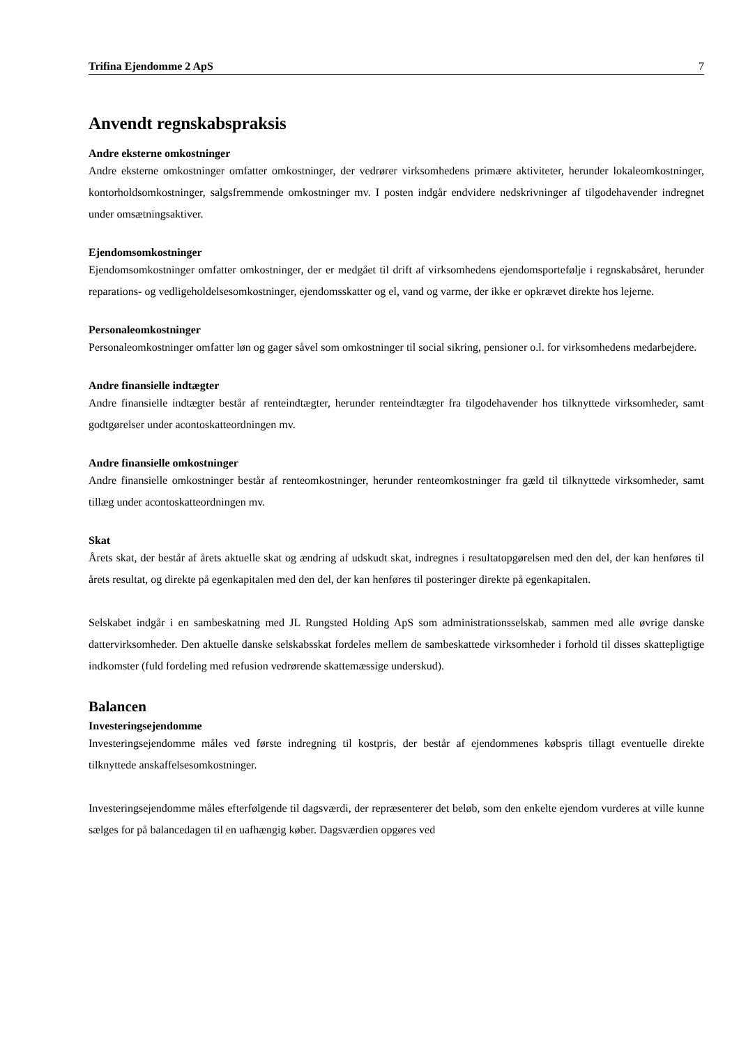Trifina Ejendomme 2 ApS 7
Anvendt regnskabspraksis
Andre eksterne omkostninger
Andre eksterne omkostninger omfatter omkostninger, der vedrører virksomhedens primære aktiviteter, herunder lokaleomkostninger, kontorholdsomkostninger, salgsfremmende omkostninger mv. I posten indgår endvidere nedskrivninger af tilgodehavender indregnet under omsætningsaktiver.
Ejendomsomkostninger
Ejendomsomkostninger omfatter omkostninger, der er medgået til drift af virksomhedens ejendomsportefølje i regnskabsåret, herunder reparations- og vedligeholdelsesomkostninger, ejendomsskatter og el, vand og varme, der ikke er opkrævet direkte hos lejerne.
Personaleomkostninger
Personaleomkostninger omfatter løn og gager såvel som omkostninger til social sikring, pensioner o.l. for virksomhedens medarbejdere.
Andre finansielle indtægter
Andre finansielle indtægter består af renteindtægter, herunder renteindtægter fra tilgodehavender hos tilknyttede virksomheder, samt godtgørelser under acontoskatteordningen mv.
Andre finansielle omkostninger
Andre finansielle omkostninger består af renteomkostninger, herunder renteomkostninger fra gæld til tilknyttede virksomheder, samt tillæg under acontoskatteordningen mv.
Skat
Årets skat, der består af årets aktuelle skat og ændring af udskudt skat, indregnes i resultatopgørelsen med den del, der kan henføres til årets resultat, og direkte på egenkapitalen med den del, der kan henføres til posteringer direkte på egenkapitalen.
Selskabet indgår i en sambeskatning med JL Rungsted Holding ApS som administrationsselskab, sammen med alle øvrige danske dattervirksomheder. Den aktuelle danske selskabsskat fordeles mellem de sambeskattede virksomheder i forhold til disses skattepligtige indkomster (fuld fordeling med refusion vedrørende skattemæssige underskud).
Balancen
Investeringsejendomme
Investeringsejendomme måles ved første indregning til kostpris, der består af ejendommenes købspris tillagt eventuelle direkte tilknyttede anskaffelsesomkostninger.
Investeringsejendomme måles efterfølgende til dagsværdi, der repræsenterer det beløb, som den enkelte ejendom vurderes at ville kunne sælges for på balancedagen til en uafhængig køber. Dagsværdien opgøres ved